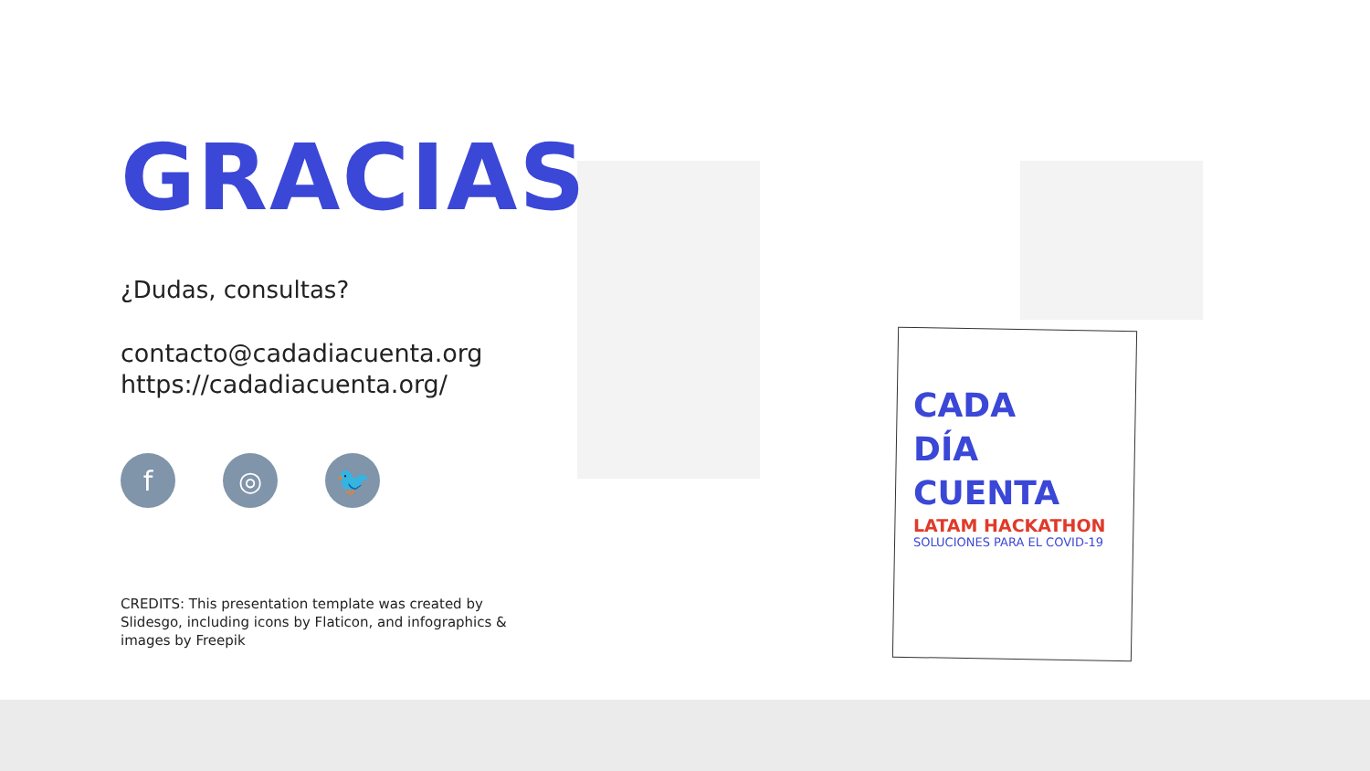GRACIAS
¿Dudas, consultas?
contacto@cadadiacuenta.org
https://cadadiacuenta.org/
f ◎ 🐦
CREDITS: This presentation template was created by Slidesgo, including icons by Flaticon, and infographics & images by Freepik
CADA
DÍA
CUENTA
LATAM HACKATHON
SOLUCIONES PARA EL COVID-19